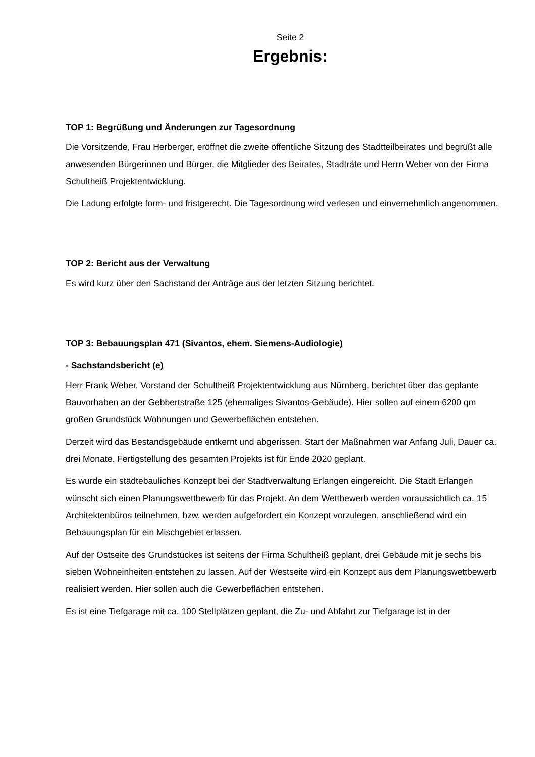Seite 2
Ergebnis:
TOP 1: Begrüßung und Änderungen zur Tagesordnung
Die Vorsitzende, Frau Herberger, eröffnet die zweite öffentliche Sitzung des Stadtteilbeirates und begrüßt alle anwesenden Bürgerinnen und Bürger, die Mitglieder des Beirates, Stadträte und Herrn Weber von der Firma Schultheiß Projektentwicklung.
Die Ladung erfolgte form- und fristgerecht. Die Tagesordnung wird verlesen und einvernehmlich angenommen.
TOP 2: Bericht aus der Verwaltung
Es wird kurz über den Sachstand der Anträge aus der letzten Sitzung berichtet.
TOP 3: Bebauungsplan 471 (Sivantos, ehem. Siemens-Audiologie)
- Sachstandsbericht (e)
Herr Frank Weber, Vorstand der Schultheiß Projektentwicklung aus Nürnberg, berichtet über das geplante Bauvorhaben an der Gebbertstraße 125 (ehemaliges Sivantos-Gebäude). Hier sollen auf einem 6200 qm großen Grundstück Wohnungen und Gewerbeflächen entstehen.
Derzeit wird das Bestandsgebäude entkernt und abgerissen. Start der Maßnahmen war Anfang Juli, Dauer ca. drei Monate. Fertigstellung des gesamten Projekts ist für Ende 2020 geplant.
Es wurde ein städtebauliches Konzept bei der Stadtverwaltung Erlangen eingereicht. Die Stadt Erlangen wünscht sich einen Planungswettbewerb für das Projekt. An dem Wettbewerb werden voraussichtlich ca. 15 Architektenbüros teilnehmen, bzw. werden aufgefordert ein Konzept vorzulegen, anschließend wird ein Bebauungsplan für ein Mischgebiet erlassen.
Auf der Ostseite des Grundstückes ist seitens der Firma Schultheiß geplant, drei Gebäude mit je sechs bis sieben Wohneinheiten entstehen zu lassen. Auf der Westseite wird ein Konzept aus dem Planungswettbewerb realisiert werden. Hier sollen auch die Gewerbeflächen entstehen.
Es ist eine Tiefgarage mit ca. 100 Stellplätzen geplant, die Zu- und Abfahrt zur Tiefgarage ist in der